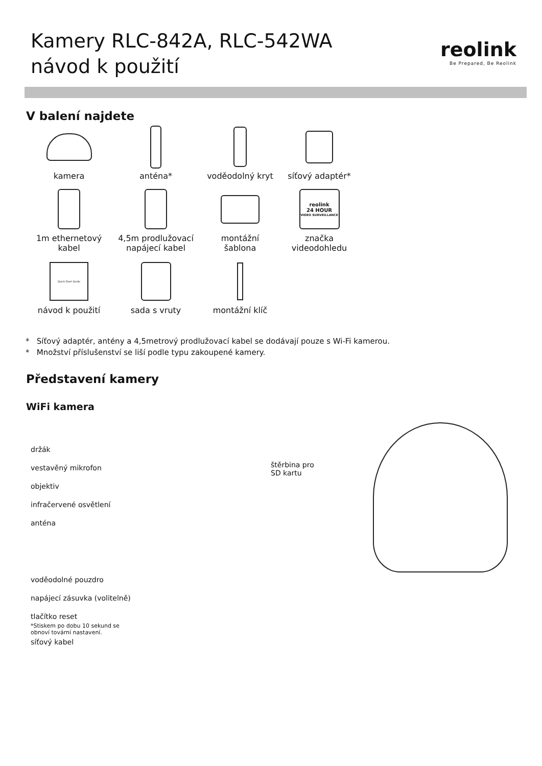Kamery RLC-842A, RLC-542WA
návod k použití
reolink
Be Prepared, Be Reolink
V balení najdete
kamera
anténa*
voděodolný kryt
síťový adaptér*
1m ethernetový
kabel
4,5m prodlužovací
napájecí kabel
montážní
šablona
reolink
24 HOUR
VIDEO SURVEILLANCE
značka
videodohledu
Quick Start Guide
návod k použití
sada s vruty
montážní klíč
* Síťový adaptér, antény a 4,5metrový prodlužovací kabel se dodávají pouze s Wi-Fi kamerou.
* Množství příslušenství se liší podle typu zakoupené kamery.
Představení kamery
WiFi kamera
držák
vestavěný mikrofon
objektiv
infračervené osvětlení
anténa
voděodolné pouzdro
napájecí zásuvka (volitelně)
tlačítko reset
*Stiskem po dobu 10 sekund se
obnoví tovární nastavení.
síťový kabel
štěrbina pro
SD kartu